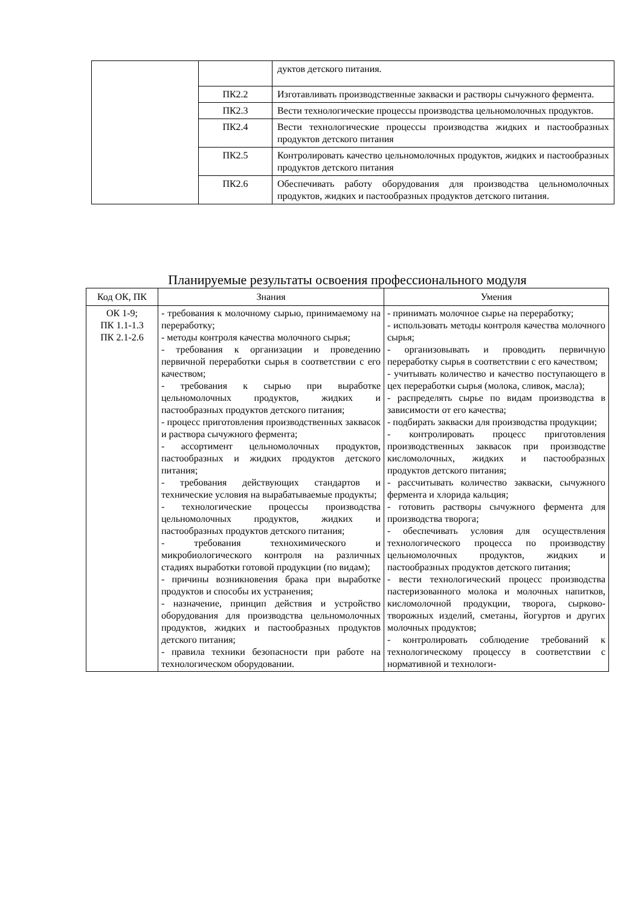| | | дуктов детского питания. |
| | ПК2.2 | Изготавливать производственные закваски и растворы сычужного фермента. |
| | ПК2.3 | Вести технологические процессы производства цельномолочных продуктов. |
| | ПК2.4 | Вести технологические процессы производства жидких и пастообразных продуктов детского питания |
| | ПК2.5 | Контролировать качество цельномолочных продуктов, жидких и пастообразных продуктов детского питания |
| | ПК2.6 | Обеспечивать работу оборудования для производства цельномолочных продуктов, жидких и пастообразных продуктов детского питания. |
Планируемые результаты освоения профессионального модуля
| Код ОК, ПК | Знания | Умения |
| --- | --- | --- |
| ОК 1-9; ПК 1.1-1.3 ПК 2.1-2.6 | - требования к молочному сырью, принимаемому на переработку; - методы контроля качества молочного сырья; - требования к организации и проведению первичной переработки сырья в соответствии с его качеством; - требования к сырью при выработке цельномолочных продуктов, жидких и пастообразных продуктов детского питания; - процесс приготовления производственных заквасок и раствора сычужного фермента; - ассортимент цельномолочных продуктов, пастообразных и жидких продуктов детского питания; - требования действующих стандартов и технические условия на вырабатываемые продукты; - технологические процессы производства цельномолочных продуктов, жидких и пастообразных продуктов детского питания; - требования технохимического и микробиологического контроля на различных стадиях выработки готовой продукции (по видам); - причины возникновения брака при выработке продуктов и способы их устранения; - назначение, принцип действия и устройство оборудования для производства цельномолочных продуктов, жидких и пастообразных продуктов детского питания; - правила техники безопасности при работе на технологическом оборудовании. | - принимать молочное сырье на переработку; - использовать методы контроля качества молочного сырья; - организовывать и проводить первичную переработку сырья в соответствии с его качеством; - учитывать количество и качество поступающего в цех переработки сырья (молока, сливок, масла); - распределять сырье по видам производства в зависимости от его качества; - подбирать закваски для производства продукции; - контролировать процесс приготовления производственных заквасок при производстве кисломолочных, жидких и пастообразных продуктов детского питания; - рассчитывать количество закваски, сычужного фермента и хлорида кальция; - готовить растворы сычужного фермента для производства творога; - обеспечивать условия для осуществления технологического процесса по производству цельномолочных продуктов, жидких и пастообразных продуктов детского питания; - вести технологический процесс производства пастеризованного молока и молочных напитков, кисломолочной продукции, творога, сырково-творожных изделий, сметаны, йогуртов и других молочных продуктов; - контролировать соблюдение требований к технологическому процессу в соответствии с нормативной и технологи- |